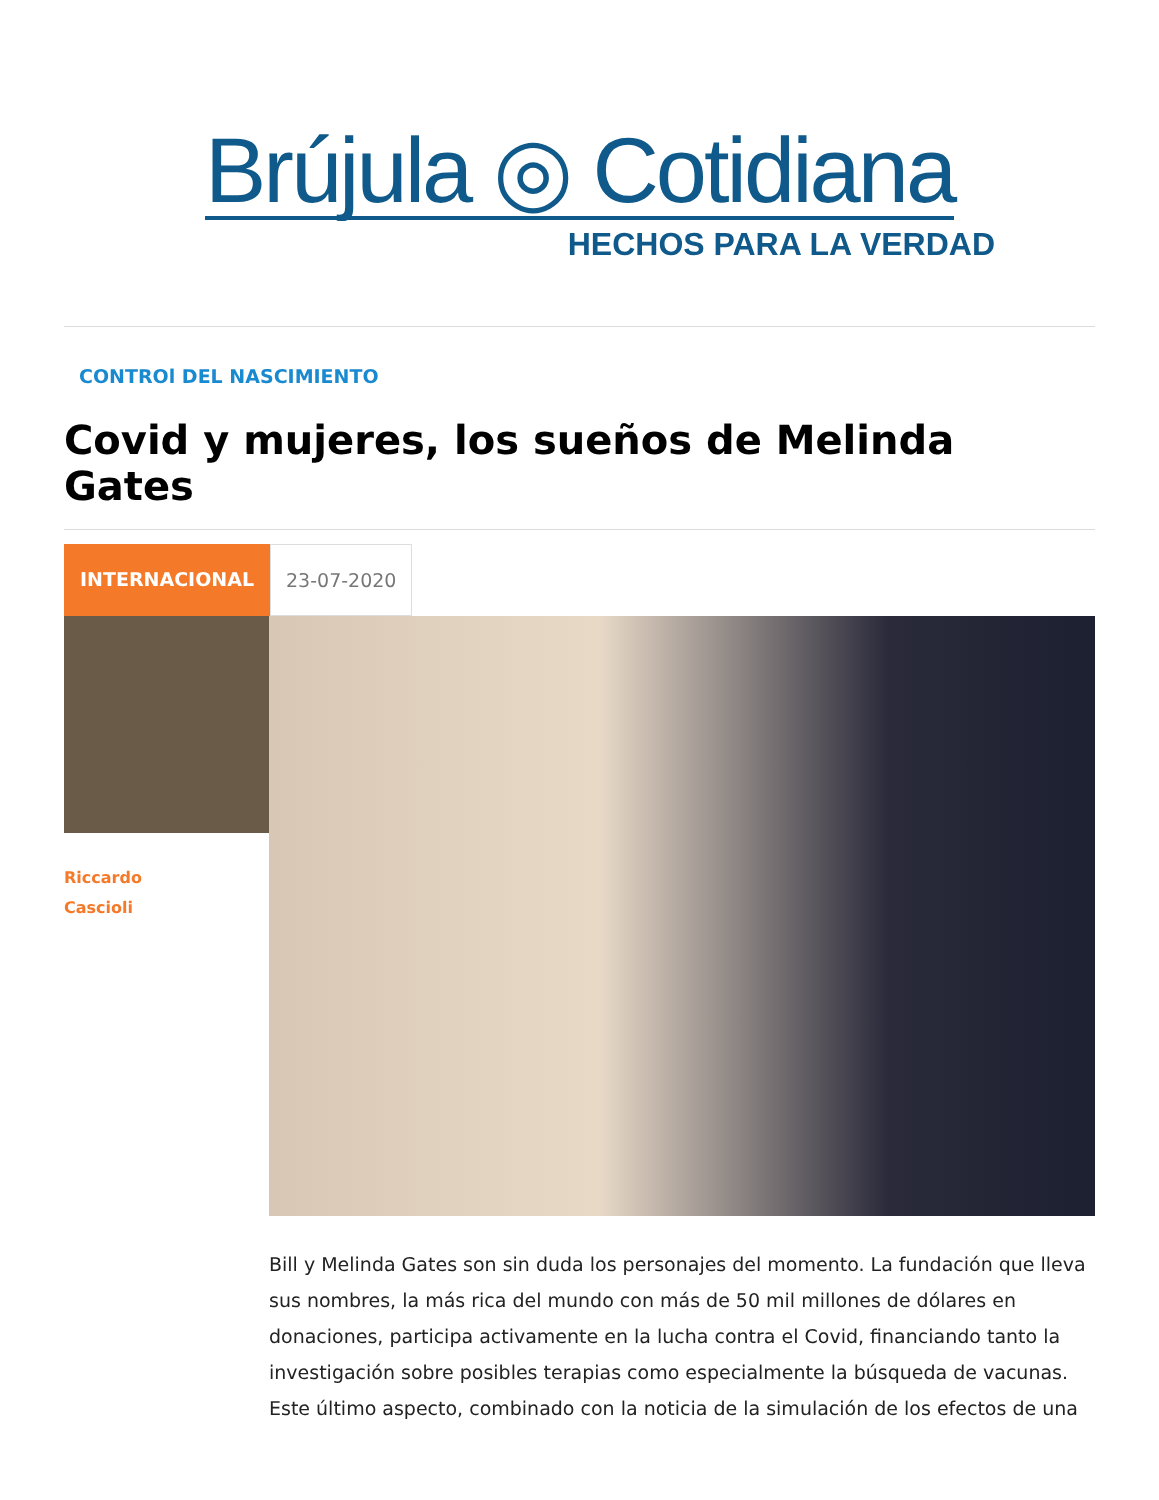Brújula ◎ Cotidiana
HECHOS PARA LA VERDAD
CONTROl DEL NASCIMIENTO
Covid y mujeres, los sueños de Melinda Gates
INTERNACIONAL 23-07-2020
Riccardo
Cascioli
Bill y Melinda Gates son sin duda los personajes del momento. La fundación que lleva sus nombres, la más rica del mundo con más de 50 mil millones de dólares en donaciones, participa activamente en la lucha contra el Covid, financiando tanto la investigación sobre posibles terapias como especialmente la búsqueda de vacunas. Este último aspecto, combinado con la noticia de la simulación de los efectos de una